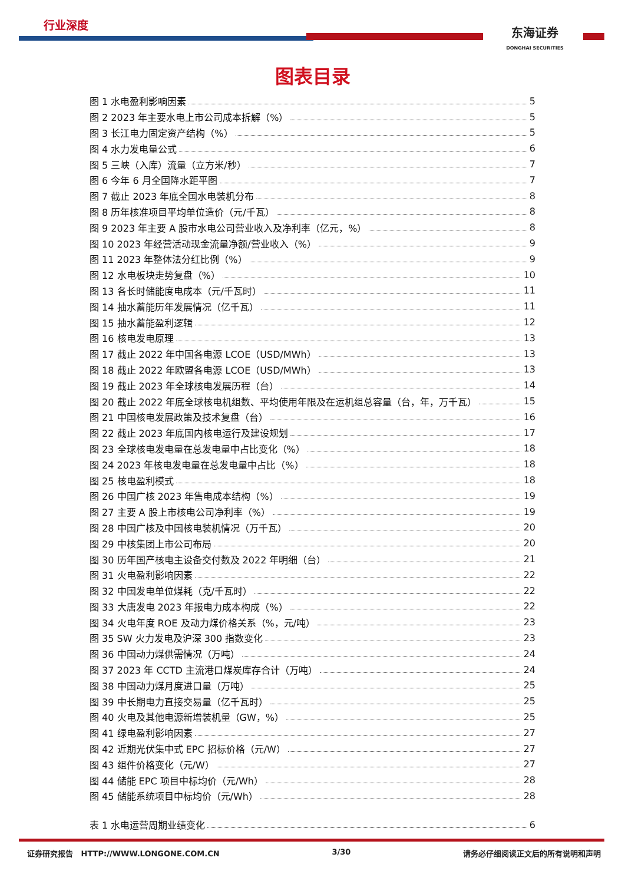行业深度
东海证券
DONGHAI SECURITIES
图表目录
图 1 水电盈利影响因素 5
图 2 2023 年主要水电上市公司成本拆解（%） 5
图 3 长江电力固定资产结构（%） 5
图 4 水力发电量公式 6
图 5 三峡（入库）流量（立方米/秒） 7
图 6 今年 6 月全国降水距平图 7
图 7 截止 2023 年底全国水电装机分布 8
图 8 历年核准项目平均单位造价（元/千瓦） 8
图 9 2023 年主要 A 股市水电公司营业收入及净利率（亿元，%） 8
图 10 2023 年经营活动现金流量净额/营业收入（%） 9
图 11 2023 年整体法分红比例（%） 9
图 12 水电板块走势复盘（%） 10
图 13 各长时储能度电成本（元/千瓦时） 11
图 14 抽水蓄能历年发展情况（亿千瓦） 11
图 15 抽水蓄能盈利逻辑 12
图 16 核电发电原理 13
图 17 截止 2022 年中国各电源 LCOE（USD/MWh） 13
图 18 截止 2022 年欧盟各电源 LCOE（USD/MWh） 13
图 19 截止 2023 年全球核电发展历程（台） 14
图 20 截止 2022 年底全球核电机组数、平均使用年限及在运机组总容量（台，年，万千瓦） 15
图 21 中国核电发展政策及技术复盘（台） 16
图 22 截止 2023 年底国内核电运行及建设规划 17
图 23 全球核电发电量在总发电量中占比变化（%） 18
图 24 2023 年核电发电量在总发电量中占比（%） 18
图 25 核电盈利模式 18
图 26 中国广核 2023 年售电成本结构（%） 19
图 27 主要 A 股上市核电公司净利率（%） 19
图 28 中国广核及中国核电装机情况（万千瓦） 20
图 29 中核集团上市公司布局 20
图 30 历年国产核电主设备交付数及 2022 年明细（台） 21
图 31 火电盈利影响因素 22
图 32 中国发电单位煤耗（克/千瓦时） 22
图 33 大唐发电 2023 年报电力成本构成（%） 22
图 34 火电年度 ROE 及动力煤价格关系（%，元/吨） 23
图 35 SW 火力发电及沪深 300 指数变化 23
图 36 中国动力煤供需情况（万吨） 24
图 37 2023 年 CCTD 主流港口煤炭库存合计（万吨） 24
图 38 中国动力煤月度进口量（万吨） 25
图 39 中长期电力直接交易量（亿千瓦时） 25
图 40 火电及其他电源新增装机量（GW，%） 25
图 41 绿电盈利影响因素 27
图 42 近期光伏集中式 EPC 招标价格（元/W） 27
图 43 组件价格变化（元/W） 27
图 44 储能 EPC 项目中标均价（元/Wh） 28
图 45 储能系统项目中标均价（元/Wh） 28
表 1 水电运营周期业绩变化 6
证券研究报告 HTTP://WWW.LONGONE.COM.CN 3/30 请务必仔细阅读正文后的所有说明和声明